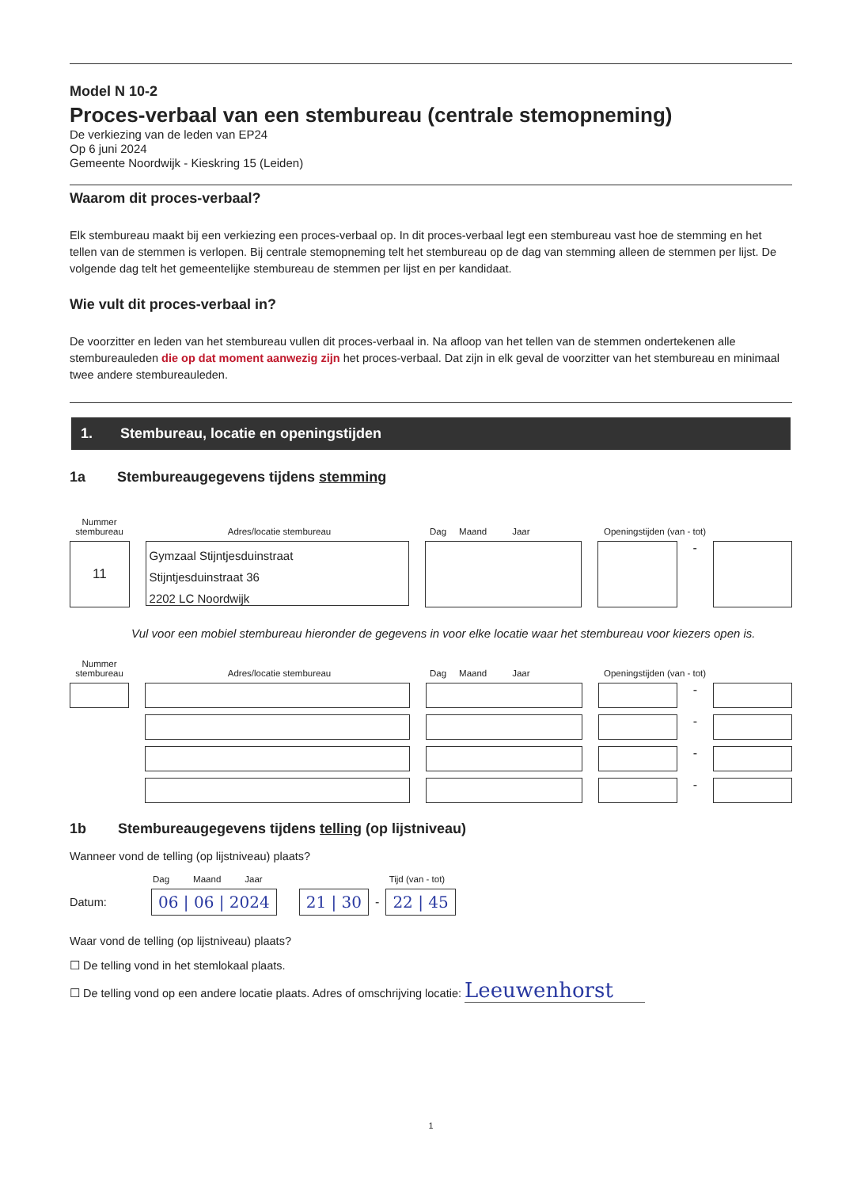Model N 10-2
Proces-verbaal van een stembureau (centrale stemopneming)
De verkiezing van de leden van EP24
Op 6 juni 2024
Gemeente Noordwijk - Kieskring 15 (Leiden)
Waarom dit proces-verbaal?
Elk stembureau maakt bij een verkiezing een proces-verbaal op. In dit proces-verbaal legt een stembureau vast hoe de stemming en het tellen van de stemmen is verlopen. Bij centrale stemopneming telt het stembureau op de dag van stemming alleen de stemmen per lijst. De volgende dag telt het gemeentelijke stembureau de stemmen per lijst en per kandidaat.
Wie vult dit proces-verbaal in?
De voorzitter en leden van het stembureau vullen dit proces-verbaal in. Na afloop van het tellen van de stemmen ondertekenen alle stembureauleden die op dat moment aanwezig zijn het proces-verbaal. Dat zijn in elk geval de voorzitter van het stembureau en minimaal twee andere stembureauleden.
1. Stembureau, locatie en openingstijden
1a Stembureaugegevens tijdens stemming
Nummer stembureau Adres/locatie stembureau Dag Maand Jaar Openingstijden (van - tot)
11
Gymzaal Stijntjesduinstraat
Stijntjesduinstraat 36
2202 LC Noordwijk
-
Vul voor een mobiel stembureau hieronder de gegevens in voor elke locatie waar het stembureau voor kiezers open is.
Nummer stembureau Adres/locatie stembureau Dag Maand Jaar Openingstijden (van - tot)
-
-
-
-
1b Stembureaugegevens tijdens telling (op lijstniveau)
Wanneer vond de telling (op lijstniveau) plaats?
Dag Maand Jaar Tijd (van - tot)
Datum: 06 | 06 | 2024 21 | 30 - 22 | 45
Waar vond de telling (op lijstniveau) plaats?
☐ De telling vond in het stemlokaal plaats.
☐ De telling vond op een andere locatie plaats. Adres of omschrijving locatie: Leeuwenhorst
1